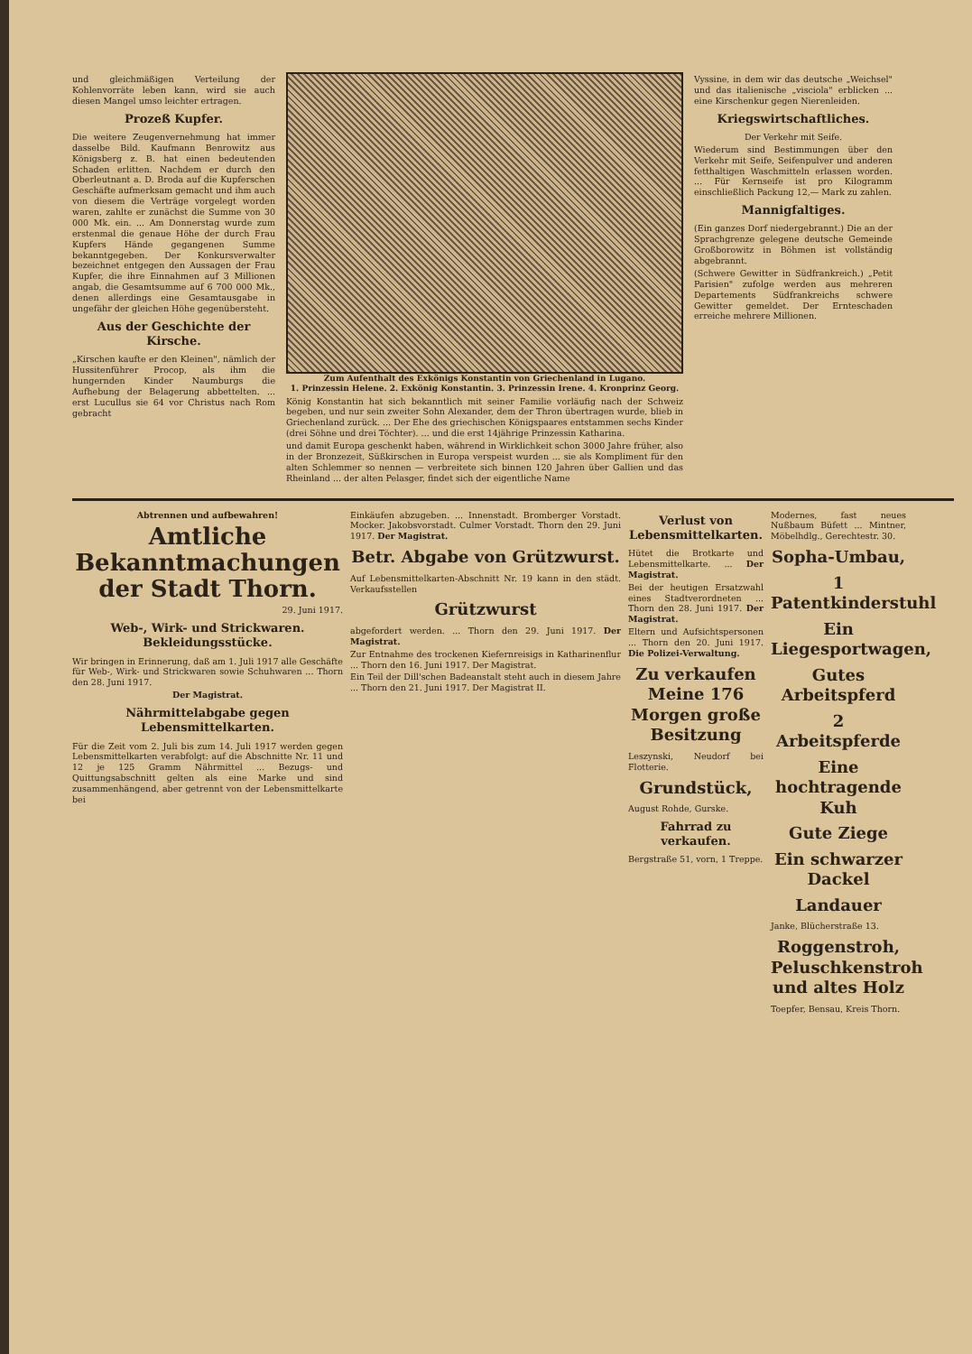und gleichmäßigen Verteilung der Kohlenvorräte leben kann, wird sie auch diesen Mangel umso leichter ertragen.
Prozeß Kupfer.
Die weitere Zeugenvernehmung hat immer dasselbe Bild. Kaufmann Benrowitz aus Königsberg z. B. hat einen bedeutenden Schaden erlitten. Nachdem er durch den Oberleutnant a. D. Broda auf die Kupferschen Geschäfte aufmerksam gemacht und ihm auch von diesem die Verträge vorgelegt worden waren, zahlte er zunächst die Summe von 30 000 Mk. ein. ... Am Donnerstag wurde zum erstenmal die genaue Höhe der durch Frau Kupfers Hände gegangenen Summe bekanntgegeben. Der Konkursverwalter bezeichnet entgegen den Aussagen der Frau Kupfer, die ihre Einnahmen auf 3 Millionen angab, die Gesamtsumme auf 6 700 000 Mk., denen allerdings eine Gesamtausgabe in ungefähr der gleichen Höhe gegenübersteht.
Aus der Geschichte der Kirsche.
„Kirschen kaufte er den Kleinen", nämlich der Hussitenführer Procop, als ihm die hungernden Kinder Naumburgs die Aufhebung der Belagerung abbettelten. ... erst Lucullus sie 64 vor Christus nach Rom gebracht
Zum Aufenthalt des Exkönigs Konstantin von Griechenland in Lugano.
1. Prinzessin Helene. 2. Exkönig Konstantin. 3. Prinzessin Irene. 4. Kronprinz Georg.
König Konstantin hat sich bekanntlich mit seiner Familie vorläufig nach der Schweiz begeben, und nur sein zweiter Sohn Alexander, dem der Thron übertragen wurde, blieb in Griechenland zurück. ... Der Ehe des griechischen Königspaares entstammen sechs Kinder (drei Söhne und drei Töchter). ... und die erst 14jährige Prinzessin Katharina.
und damit Europa geschenkt haben, während in Wirklichkeit schon 3000 Jahre früher, also in der Bronzezeit, Süßkirschen in Europa verspeist wurden ... sie als Kompliment für den alten Schlemmer so nennen — verbreitete sich binnen 120 Jahren über Gallien und das Rheinland ... der alten Pelasger, findet sich der eigentliche Name
Vyssine, in dem wir das deutsche „Weichsel" und das italienische „visciola" erblicken ... eine Kirschenkur gegen Nierenleiden.
Kriegswirtschaftliches.
Der Verkehr mit Seife.
Wiederum sind Bestimmungen über den Verkehr mit Seife, Seifenpulver und anderen fetthaltigen Waschmitteln erlassen worden. ... Für Kernseife ist pro Kilogramm einschließlich Packung 12,— Mark zu zahlen.
Mannigfaltiges.
(Ein ganzes Dorf niedergebrannt.) Die an der Sprachgrenze gelegene deutsche Gemeinde Großborowitz in Böhmen ist vollständig abgebrannt.
(Schwere Gewitter in Südfrankreich.) „Petit Parisien" zufolge werden aus mehreren Departements Südfrankreichs schwere Gewitter gemeldet. Der Ernteschaden erreiche mehrere Millionen.
Abtrennen und aufbewahren!
Amtliche Bekanntmachungen der Stadt Thorn.
29. Juni 1917.
Web-, Wirk- und Strickwaren. Bekleidungsstücke.
Wir bringen in Erinnerung, daß am 1. Juli 1917 alle Geschäfte für Web-, Wirk- und Strickwaren sowie Schuhwaren ... Thorn den 28. Juni 1917.
Der Magistrat.
Nährmittelabgabe gegen Lebensmittelkarten.
Für die Zeit vom 2. Juli bis zum 14. Juli 1917 werden gegen Lebensmittelkarten verabfolgt: auf die Abschnitte Nr. 11 und 12 je 125 Gramm Nährmittel ... Bezugs- und Quittungsabschnitt gelten als eine Marke und sind zusammenhängend, aber getrennt von der Lebensmittelkarte bei
Einkäufen abzugeben. ... Innenstadt. Bromberger Vorstadt. Mocker. Jakobsvorstadt. Culmer Vorstadt. Thorn den 29. Juni 1917. Der Magistrat.
Betr. Abgabe von Grützwurst.
Auf Lebensmittelkarten-Abschnitt Nr. 19 kann in den städt. Verkaufsstellen
Grützwurst
abgefordert werden. ... Thorn den 29. Juni 1917. Der Magistrat.
Zur Entnahme des trockenen Kiefernreisigs in Katharinenflur ... Thorn den 16. Juni 1917. Der Magistrat.
Ein Teil der Dill'schen Badeanstalt steht auch in diesem Jahre ... Thorn den 21. Juni 1917. Der Magistrat II.
Verlust von Lebensmittelkarten.
Hütet die Brotkarte und Lebensmittelkarte. ... Der Magistrat.
Bei der heutigen Ersatzwahl eines Stadtverordneten ... Thorn den 28. Juni 1917. Der Magistrat.
Eltern und Aufsichtspersonen ... Thorn den 20. Juni 1917. Die Polizei-Verwaltung.
Zu verkaufen
Meine 176 Morgen große Besitzung
Leszynski, Neudorf bei Flotterie.
Grundstück,
August Rohde, Gurske.
Fahrrad zu verkaufen.
Bergstraße 51, vorn, 1 Treppe.
Modernes, fast neues Nußbaum Büfett ... Mintner, Möbelhdlg., Gerechtestr. 30.
Sopha-Umbau,
1 Patentkinderstuhl
Ein Liegesportwagen,
Gutes Arbeitspferd
2 Arbeitspferde
Eine hochtragende Kuh
Gute Ziege
Ein schwarzer Dackel
Landauer
Janke, Blücherstraße 13.
Roggenstroh, Peluschkenstroh und altes Holz
Toepfer, Bensau, Kreis Thorn.